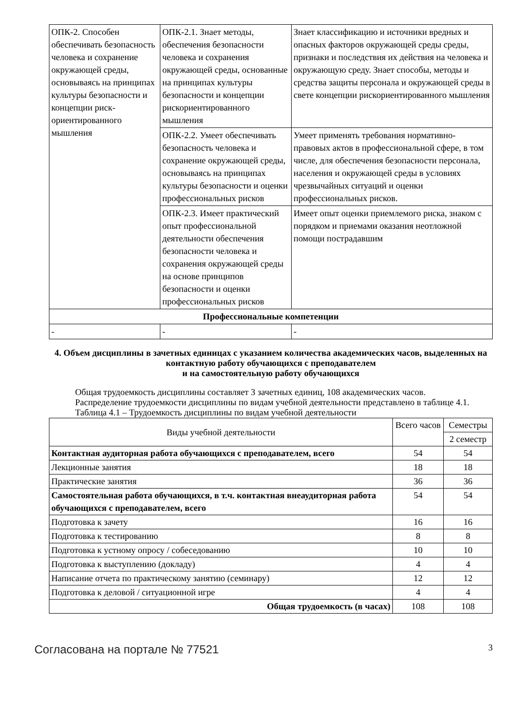| ОПК-2. Способен обеспечивать безопасность человека и сохранение окружающей среды, основываясь на принципах культуры безопасности и концепции риск-ориентированного мышления | ОПК-2.1. Знает методы, обеспечения безопасности человека и сохранения окружающей среды, основанные на принципах культуры безопасности и концепции рискориентированного мышления | Знает классификацию и источники вредных и опасных факторов окружающей среды среды, признаки и последствия их действия на человека и окружающую среду. Знает способы, методы и средства защиты персонала и окружающей среды в свете концепции рискориентированного мышления |
| | ОПК-2.2. Умеет обеспечивать безопасность человека и сохранение окружающей среды, основываясь на принципах культуры безопасности и оценки профессиональных рисков | Умеет применять требования нормативно-правовых актов в профессиональной сфере, в том числе, для обеспечения безопасности персонала, населения и окружающей среды в условиях чрезвычайных ситуаций и оценки профессиональных рисков. |
| | ОПК-2.3. Имеет практический опыт профессиональной деятельности обеспечения безопасности человека и сохранения окружающей среды на основе принципов безопасности и оценки профессиональных рисков | Имеет опыт оценки приемлемого риска, знаком с порядком и приемами оказания неотложной помощи пострадавшим |
| Профессиональные компетенции | | |
| - | - | - |
4. Объем дисциплины в зачетных единицах с указанием количества академических часов, выделенных на контактную работу обучающихся с преподавателем
и на самостоятельную работу обучающихся
Общая трудоемкость дисциплины составляет 3 зачетных единиц, 108 академических часов.
Распределение трудоемкости дисциплины по видам учебной деятельности представлено в таблице 4.1.
Таблица 4.1 – Трудоемкость дисциплины по видам учебной деятельности
| Виды учебной деятельности | Всего часов | Семестры |
| | | 2 семестр |
| Контактная аудиторная работа обучающихся с преподавателем, всего | 54 | 54 |
| Лекционные занятия | 18 | 18 |
| Практические занятия | 36 | 36 |
| Самостоятельная работа обучающихся, в т.ч. контактная внеаудиторная работа обучающихся с преподавателем, всего | 54 | 54 |
| Подготовка к зачету | 16 | 16 |
| Подготовка к тестированию | 8 | 8 |
| Подготовка к устному опросу / собеседованию | 10 | 10 |
| Подготовка к выступлению (докладу) | 4 | 4 |
| Написание отчета по практическому занятию (семинару) | 12 | 12 |
| Подготовка к деловой / ситуационной игре | 4 | 4 |
| Общая трудоемкость (в часах) | 108 | 108 |
Согласована на портале № 77521 3